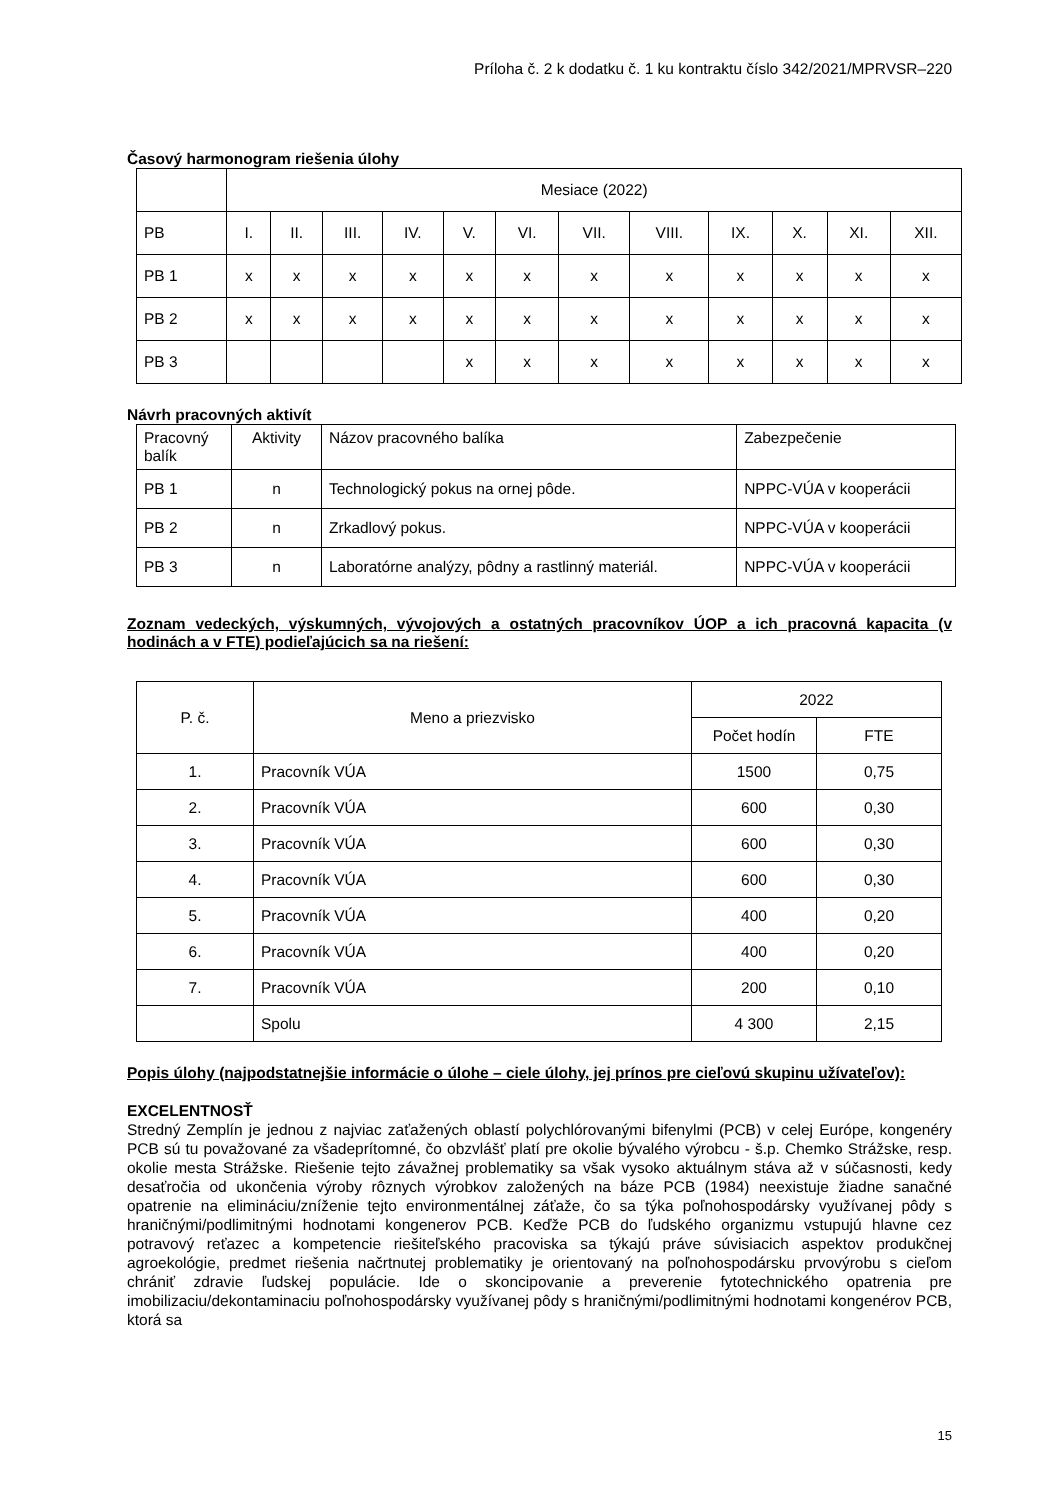Príloha č. 2 k dodatku č. 1 ku kontraktu číslo 342/2021/MPRVSR–220
Časový harmonogram riešenia úlohy
| | Mesiace (2022) | | | | | | | | | | | |
| --- | --- | --- | --- | --- | --- | --- | --- | --- | --- | --- | --- | --- |
| PB | I. | II. | III. | IV. | V. | VI. | VII. | VIII. | IX. | X. | XI. | XII. |
| PB 1 | x | x | x | x | x | x | x | x | x | x | x | x |
| PB 2 | x | x | x | x | x | x | x | x | x | x | x | x |
| PB 3 | | | | | x | x | x | x | x | x | x | x |
Návrh pracovných aktivít
| Pracovný balík | Aktivity | Názov pracovného balíka | Zabezpečenie |
| PB 1 | n | Technologický pokus na ornej pôde. | NPPC-VÚA v kooperácii |
| PB 2 | n | Zrkadlový pokus. | NPPC-VÚA v kooperácii |
| PB 3 | n | Laboratórne analýzy, pôdny a rastlinný materiál. | NPPC-VÚA v kooperácii |
Zoznam vedeckých, výskumných, vývojových a ostatných pracovníkov ÚOP a ich pracovná kapacita (v hodinách a v FTE) podieľajúcich sa na riešení:
| P. č. | Meno a priezvisko | 2022 | |
| --- | --- | --- | --- |
| | | Počet hodín | FTE |
| 1. | Pracovník VÚA | 1500 | 0,75 |
| 2. | Pracovník VÚA | 600 | 0,30 |
| 3. | Pracovník VÚA | 600 | 0,30 |
| 4. | Pracovník VÚA | 600 | 0,30 |
| 5. | Pracovník VÚA | 400 | 0,20 |
| 6. | Pracovník VÚA | 400 | 0,20 |
| 7. | Pracovník VÚA | 200 | 0,10 |
| | Spolu | 4 300 | 2,15 |
Popis úlohy (najpodstatnejšie informácie o úlohe – ciele úlohy, jej prínos pre cieľovú skupinu užívateľov):
EXCELENTNOSŤ
Stredný Zemplín je jednou z najviac zaťažených oblastí polychlórovanými bifenylmi (PCB) v celej Európe, kongenéry PCB sú tu považované za všadeprítomné, čo obzvlášť platí pre okolie bývalého výrobcu - š.p. Chemko Strážske, resp. okolie mesta Strážske. Riešenie tejto závažnej problematiky sa však vysoko aktuálnym stáva až v súčasnosti, kedy desaťročia od ukončenia výroby rôznych výrobkov založených na báze PCB (1984) neexistuje žiadne sanačné opatrenie na elimináciu/zníženie tejto environmentálnej záťaže, čo sa týka poľnohospodársky využívanej pôdy s hraničnými/podlimitnými hodnotami kongenerov PCB. Keďže PCB do ľudského organizmu vstupujú hlavne cez potravový reťazec a kompetencie riešiteľského pracoviska sa týkajú práve súvisiacich aspektov produkčnej agroekológie, predmet riešenia načrtnutej problematiky je orientovaný na poľnohospodársku prvovýrobu s cieľom chrániť zdravie ľudskej populácie. Ide o skoncipovanie a preverenie fytotechnického opatrenia pre imobilizaciu/dekontaminaciu poľnohospodársky využívanej pôdy s hraničnými/podlimitnými hodnotami kongenérov PCB, ktorá sa
15